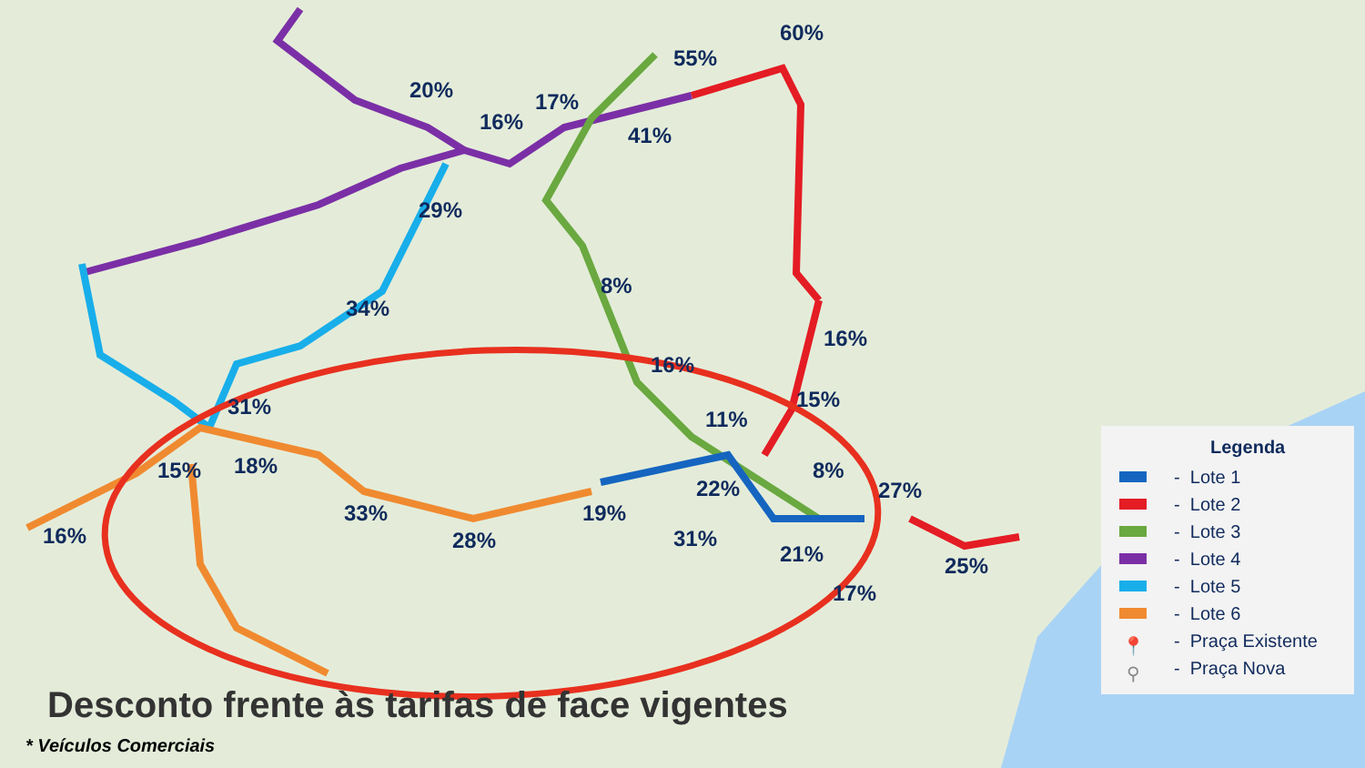20%
16%
17%
55%
60%
41%
29%
8%
34%
16%
16%
15% 31% 11%
15% 18% 8%
22% 27%
33% 19%
16% 28% 31%
21% 25%
17%
Legenda
- Lote 1
- Lote 2
- Lote 3
- Lote 4
- Lote 5
- Lote 6
📍 - Praça Existente
⚲ - Praça Nova
Desconto frente às tarifas de face vigentes
* Veículos Comerciais